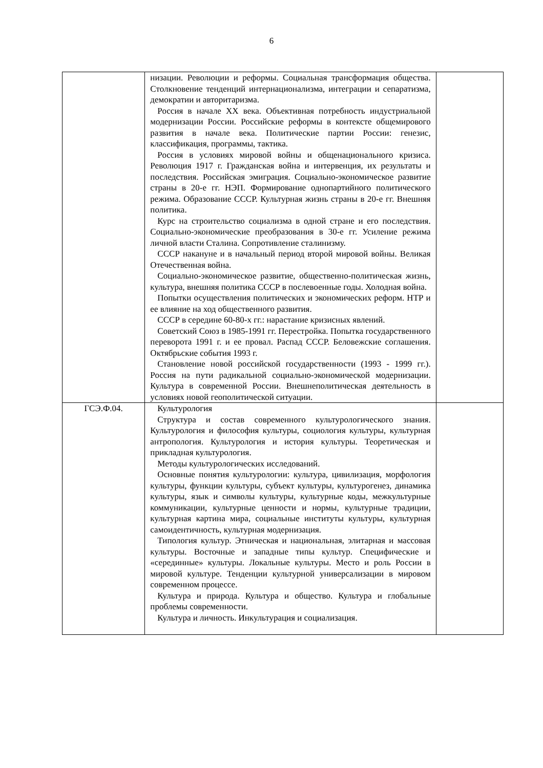6
| | низации. Революции и реформы. Социальная трансформация общества. Столкновение тенденций интернационализма, интеграции и сепаратизма, демократии и авторитаризма. Россия в начале XX века. Объективная потребность индустриальной модернизации России. Российские реформы в контексте общемирового развития в начале века. Политические партии России: генезис, классификация, программы, тактика. Россия в условиях мировой войны и общенационального кризиса. Революция 1917 г. Гражданская война и интервенция, их результаты и последствия. Российская эмиграция. Социально-экономическое развитие страны в 20-е гг. НЭП. Формирование однопартийного политического режима. Образование СССР. Культурная жизнь страны в 20-е гг. Внешняя политика. Курс на строительство социализма в одной стране и его последствия. Социально-экономические преобразования в 30-е гг. Усиление режима личной власти Сталина. Сопротивление сталинизму. СССР накануне и в начальный период второй мировой войны. Великая Отечественная война. Социально-экономическое развитие, общественно-политическая жизнь, культура, внешняя политика СССР в послевоенные годы. Холодная война. Попытки осуществления политических и экономических реформ. НТР и ее влияние на ход общественного развития. СССР в середине 60-80-х гг.: нарастание кризисных явлений. Советский Союз в 1985-1991 гг. Перестройка. Попытка государственного переворота 1991 г. и ее провал. Распад СССР. Беловежские соглашения. Октябрьские события 1993 г. Становление новой российской государственности (1993 - 1999 гг.). Россия на пути радикальной социально-экономической модернизации. Культура в современной России. Внешнеполитическая деятельность в условиях новой геополитической ситуации. | |
| ГСЭ.Ф.04. | Культурология Структура и состав современного культурологического знания. Культурология и философия культуры, социология культуры, культурная антропология. Культурология и история культуры. Теоретическая и прикладная культурология. Методы культурологических исследований. Основные понятия культурологии: культура, цивилизация, морфология культуры, функции культуры, субъект культуры, культурогенез, динамика культуры, язык и символы культуры, культурные коды, межкультурные коммуникации, культурные ценности и нормы, культурные традиции, культурная картина мира, социальные институты культуры, культурная самоидентичность, культурная модернизация. Типология культур. Этническая и национальная, элитарная и массовая культуры. Восточные и западные типы культур. Специфические и «серединные» культуры. Локальные культуры. Место и роль России в мировой культуре. Тенденции культурной универсализации в мировом современном процессе. Культура и природа. Культура и общество. Культура и глобальные проблемы современности. Культура и личность. Инкультурация и социализация. | |